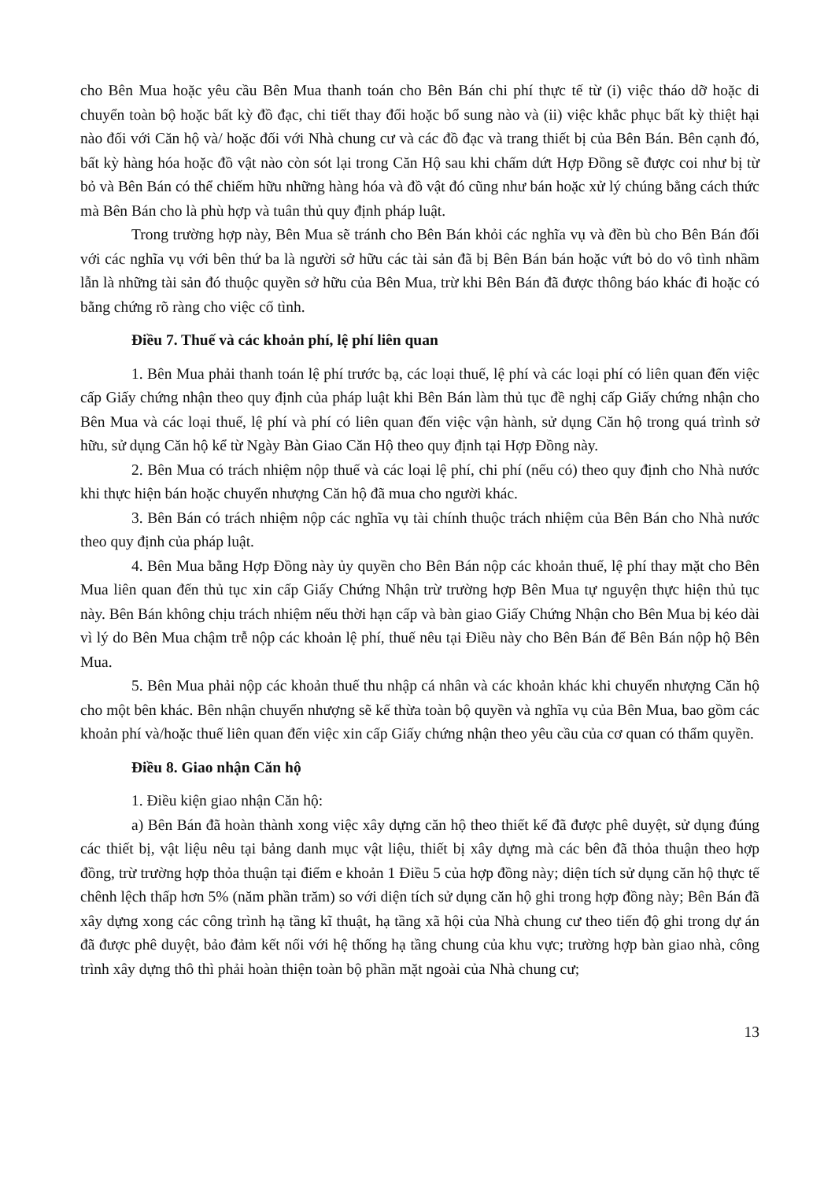cho Bên Mua hoặc yêu cầu Bên Mua thanh toán cho Bên Bán chi phí thực tế từ (i) việc tháo dỡ hoặc di chuyển toàn bộ hoặc bất kỳ đồ đạc, chi tiết thay đổi hoặc bổ sung nào và (ii) việc khắc phục bất kỳ thiệt hại nào đối với Căn hộ và/ hoặc đối với Nhà chung cư và các đồ đạc và trang thiết bị của Bên Bán. Bên cạnh đó, bất kỳ hàng hóa hoặc đồ vật nào còn sót lại trong Căn Hộ sau khi chấm dứt Hợp Đồng sẽ được coi như bị từ bỏ và Bên Bán có thể chiếm hữu những hàng hóa và đồ vật đó cũng như bán hoặc xử lý chúng bằng cách thức mà Bên Bán cho là phù hợp và tuân thủ quy định pháp luật.
Trong trường hợp này, Bên Mua sẽ tránh cho Bên Bán khỏi các nghĩa vụ và đền bù cho Bên Bán đối với các nghĩa vụ với bên thứ ba là người sở hữu các tài sản đã bị Bên Bán bán hoặc vứt bỏ do vô tình nhầm lẫn là những tài sản đó thuộc quyền sở hữu của Bên Mua, trừ khi Bên Bán đã được thông báo khác đi hoặc có bằng chứng rõ ràng cho việc cố tình.
Điều 7. Thuế và các khoản phí, lệ phí liên quan
1. Bên Mua phải thanh toán lệ phí trước bạ, các loại thuế, lệ phí và các loại phí có liên quan đến việc cấp Giấy chứng nhận theo quy định của pháp luật khi Bên Bán làm thủ tục đề nghị cấp Giấy chứng nhận cho Bên Mua và các loại thuế, lệ phí và phí có liên quan đến việc vận hành, sử dụng Căn hộ trong quá trình sở hữu, sử dụng Căn hộ kể từ Ngày Bàn Giao Căn Hộ theo quy định tại Hợp Đồng này.
2. Bên Mua có trách nhiệm nộp thuế và các loại lệ phí, chi phí (nếu có) theo quy định cho Nhà nước khi thực hiện bán hoặc chuyển nhượng Căn hộ đã mua cho người khác.
3. Bên Bán có trách nhiệm nộp các nghĩa vụ tài chính thuộc trách nhiệm của Bên Bán cho Nhà nước theo quy định của pháp luật.
4. Bên Mua bằng Hợp Đồng này ủy quyền cho Bên Bán nộp các khoản thuế, lệ phí thay mặt cho Bên Mua liên quan đến thủ tục xin cấp Giấy Chứng Nhận trừ trường hợp Bên Mua tự nguyện thực hiện thủ tục này. Bên Bán không chịu trách nhiệm nếu thời hạn cấp và bàn giao Giấy Chứng Nhận cho Bên Mua bị kéo dài vì lý do Bên Mua chậm trễ nộp các khoản lệ phí, thuế nêu tại Điều này cho Bên Bán để Bên Bán nộp hộ Bên Mua.
5. Bên Mua phải nộp các khoản thuế thu nhập cá nhân và các khoản khác khi chuyển nhượng Căn hộ cho một bên khác. Bên nhận chuyển nhượng sẽ kế thừa toàn bộ quyền và nghĩa vụ của Bên Mua, bao gồm các khoản phí và/hoặc thuế liên quan đến việc xin cấp Giấy chứng nhận theo yêu cầu của cơ quan có thẩm quyền.
Điều 8. Giao nhận Căn hộ
1. Điều kiện giao nhận Căn hộ:
a) Bên Bán đã hoàn thành xong việc xây dựng căn hộ theo thiết kế đã được phê duyệt, sử dụng đúng các thiết bị, vật liệu nêu tại bảng danh mục vật liệu, thiết bị xây dựng mà các bên đã thỏa thuận theo hợp đồng, trừ trường hợp thỏa thuận tại điểm e khoản 1 Điều 5 của hợp đồng này; diện tích sử dụng căn hộ thực tế chênh lệch thấp hơn 5% (năm phần trăm) so với diện tích sử dụng căn hộ ghi trong hợp đồng này; Bên Bán đã xây dựng xong các công trình hạ tầng kĩ thuật, hạ tầng xã hội của Nhà chung cư theo tiến độ ghi trong dự án đã được phê duyệt, bảo đảm kết nối với hệ thống hạ tầng chung của khu vực; trường hợp bàn giao nhà, công trình xây dựng thô thì phải hoàn thiện toàn bộ phần mặt ngoài của Nhà chung cư;
13